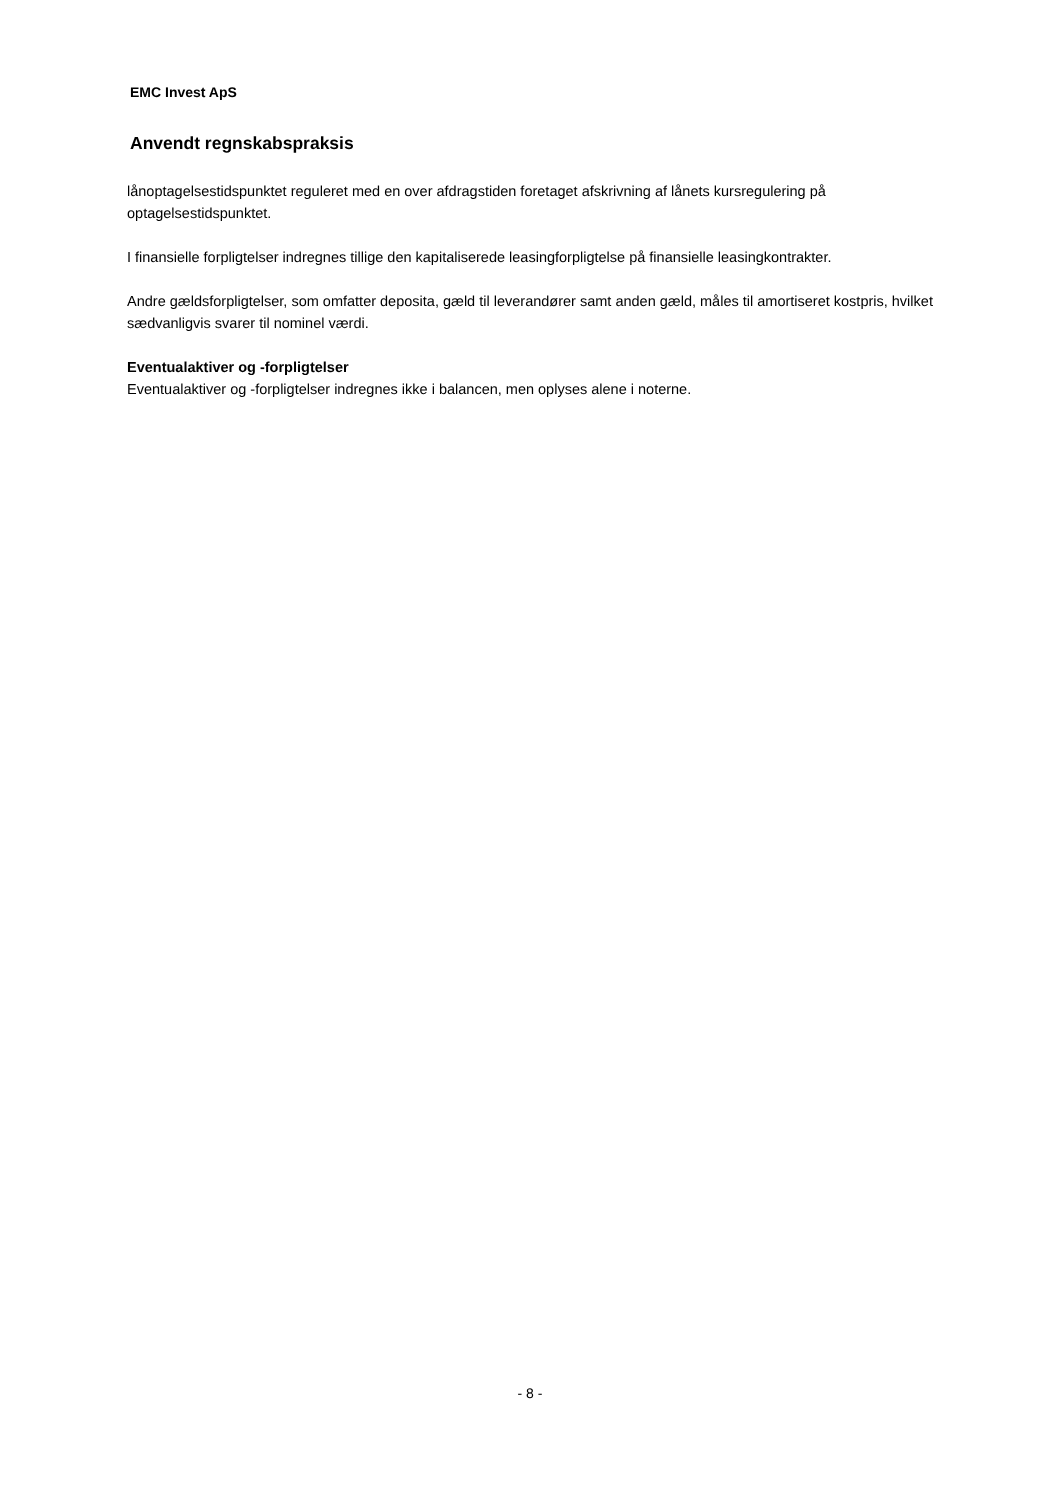EMC Invest ApS
Anvendt regnskabspraksis
lånoptagelsestidspunktet reguleret med en over afdragstiden foretaget afskrivning af lånets kursregulering på optagelsestidspunktet.
I finansielle forpligtelser indregnes tillige den kapitaliserede leasingforpligtelse på finansielle leasingkontrakter.
Andre gældsforpligtelser, som omfatter deposita, gæld til leverandører samt anden gæld, måles til amortiseret kostpris, hvilket sædvanligvis svarer til nominel værdi.
Eventualaktiver og -forpligtelser
Eventualaktiver og -forpligtelser indregnes ikke i balancen, men oplyses alene i noterne.
- 8 -